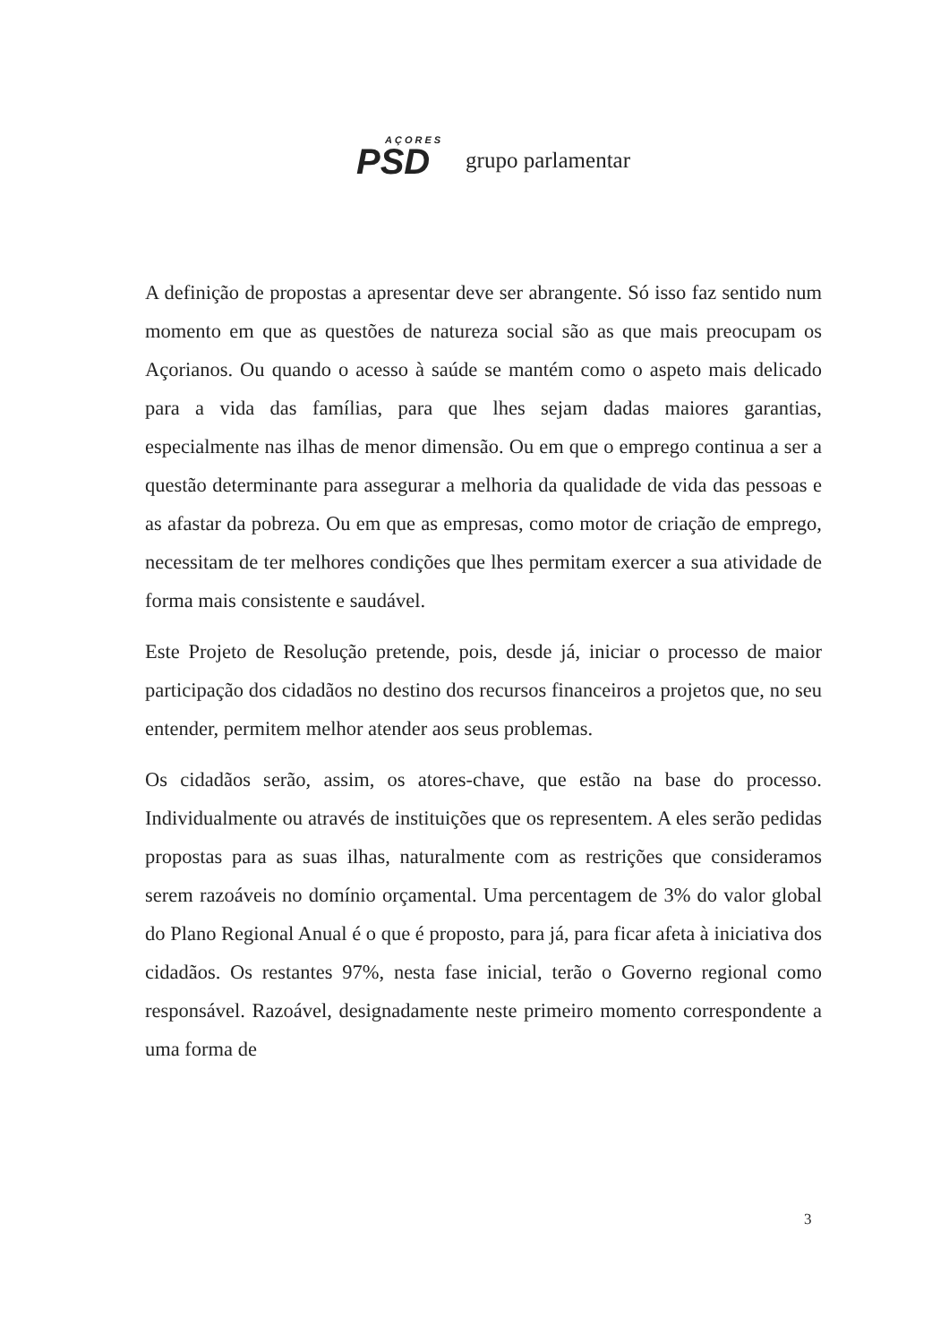AÇORES
PSD
grupo parlamentar
A definição de propostas a apresentar deve ser abrangente. Só isso faz sentido num momento em que as questões de natureza social são as que mais preocupam os Açorianos. Ou quando o acesso à saúde se mantém como o aspeto mais delicado para a vida das famílias, para que lhes sejam dadas maiores garantias, especialmente nas ilhas de menor dimensão. Ou em que o emprego continua a ser a questão determinante para assegurar a melhoria da qualidade de vida das pessoas e as afastar da pobreza. Ou em que as empresas, como motor de criação de emprego, necessitam de ter melhores condições que lhes permitam exercer a sua atividade de forma mais consistente e saudável.
Este Projeto de Resolução pretende, pois, desde já, iniciar o processo de maior participação dos cidadãos no destino dos recursos financeiros a projetos que, no seu entender, permitem melhor atender aos seus problemas.
Os cidadãos serão, assim, os atores-chave, que estão na base do processo. Individualmente ou através de instituições que os representem. A eles serão pedidas propostas para as suas ilhas, naturalmente com as restrições que consideramos serem razoáveis no domínio orçamental. Uma percentagem de 3% do valor global do Plano Regional Anual é o que é proposto, para já, para ficar afeta à iniciativa dos cidadãos. Os restantes 97%, nesta fase inicial, terão o Governo regional como responsável. Razoável, designadamente neste primeiro momento correspondente a uma forma de
3